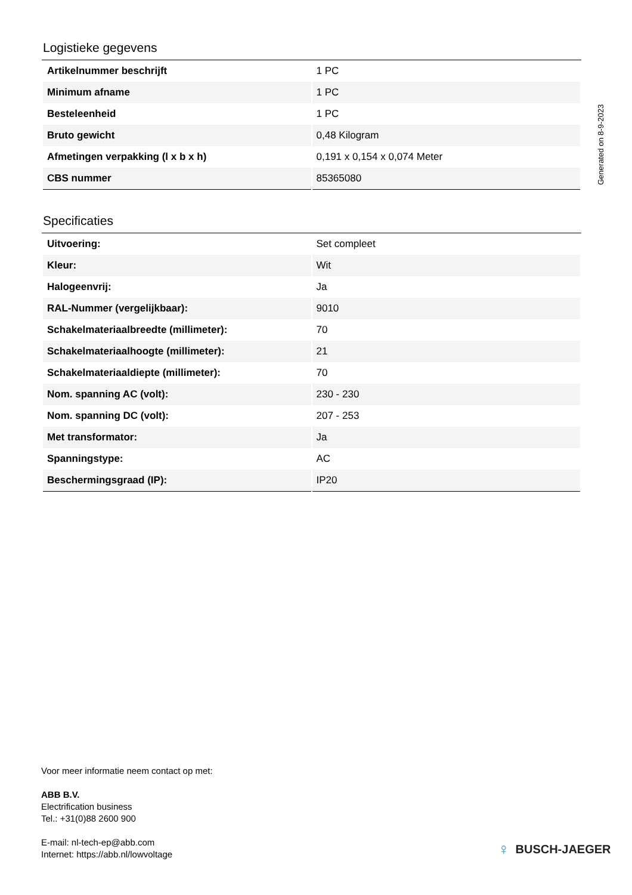Generated on 8-9-2023
Logistieke gegevens
| Artikelnummer beschrijft | 1 PC |
| Minimum afname | 1 PC |
| Besteleenheid | 1 PC |
| Bruto gewicht | 0,48 Kilogram |
| Afmetingen verpakking (l x b x h) | 0,191 x 0,154 x 0,074 Meter |
| CBS nummer | 85365080 |
Specificaties
| Uitvoering: | Set compleet |
| Kleur: | Wit |
| Halogeenvrij: | Ja |
| RAL-Nummer (vergelijkbaar): | 9010 |
| Schakelmateriaalbreedte (millimeter): | 70 |
| Schakelmateriaalhoogte (millimeter): | 21 |
| Schakelmateriaaldiepte (millimeter): | 70 |
| Nom. spanning AC (volt): | 230 - 230 |
| Nom. spanning DC (volt): | 207 - 253 |
| Met transformator: | Ja |
| Spanningstype: | AC |
| Beschermingsgraad (IP): | IP20 |
Voor meer informatie neem contact op met:
ABB B.V.
Electrification business
Tel.: +31(0)88 2600 900
E-mail: nl-tech-ep@abb.com
Internet: https://abb.nl/lowvoltage
♀ BUSCH-JAEGER